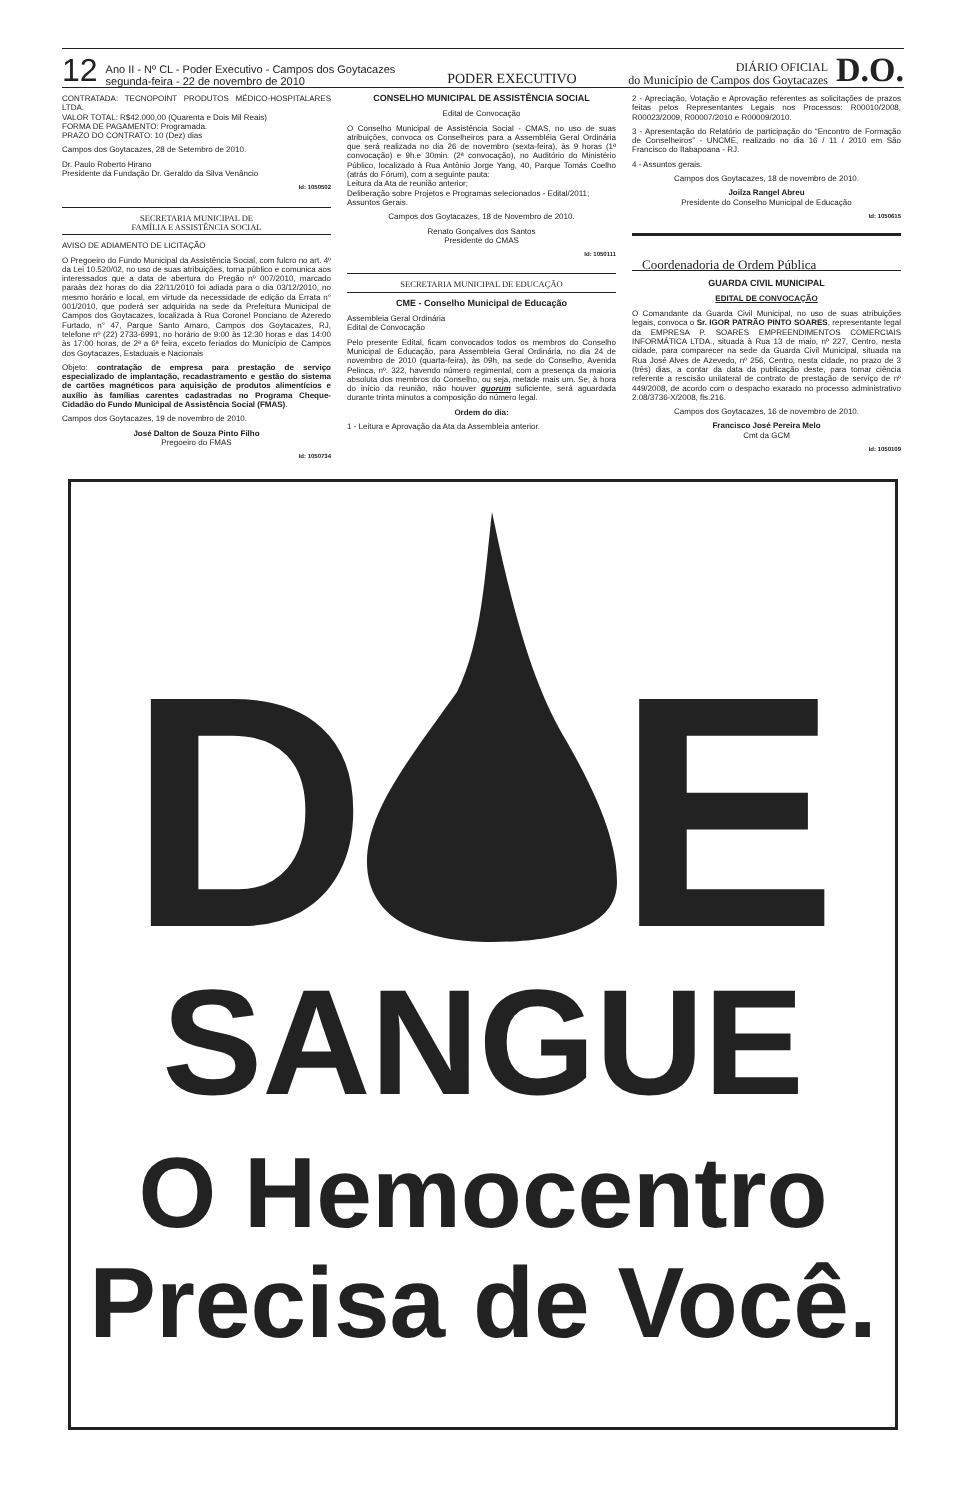12
Ano II - Nº CL - Poder Executivo - Campos dos Goytacazes
segunda-feira - 22 de novembro de 2010
PODER EXECUTIVO
DIÁRIO OFICIAL
do Município de Campos dos Goytacazes
D.O.
CONTRATADA: TECNOPOINT PRODUTOS MÉDICO-HOSPITALARES LTDA.
VALOR TOTAL: R$42.000,00 (Quarenta e Dois Mil Reais)
FORMA DE PAGAMENTO: Programada.
PRAZO DO CONTRATO: 10 (Dez) dias
Campos dos Goytacazes, 28 de Setembro de 2010.
Dr. Paulo Roberto Hirano
Presidente da Fundação Dr. Geraldo da Silva Venâncio
Id: 1050502
SECRETARIA MUNICIPAL DE
FAMÍLIA E ASSISTÊNCIA SOCIAL
AVISO DE ADIAMENTO DE LICITAÇÃO
O Pregoeiro do Fundo Municipal da Assistência Social, com fulcro no art. 4º da Lei 10.520/02, no uso de suas atribuições, torna público e comunica aos interessados que a data de abertura do Pregão nº 007/2010, marcado paraàs dez horas do dia 22/11/2010 foi adiada para o dia 03/12/2010, no mesmo horário e local, em virtude da necessidade de edição da Errata n° 001/2010, que poderá ser adquirida na sede da Prefeitura Municipal de Campos dos Goytacazes, localizada à Rua Coronel Ponciano de Azeredo Furtado, n° 47, Parque Santo Amaro, Campos dos Goytacazes, RJ, telefone nº (22) 2733-6991, no horário de 9:00 às 12:30 horas e das 14:00 às 17:00 horas, de 2ª a 6ª feira, exceto feriados do Município de Campos dos Goytacazes, Estaduais e Nacionais
Objeto: contratação de empresa para prestação de serviço especializado de implantação, recadastramento e gestão do sistema de cartões magnéticos para aquisição de produtos alimentícios e auxílio às famílias carentes cadastradas no Programa Cheque-Cidadão do Fundo Municipal de Assistência Social (FMAS).
Campos dos Goytacazes, 19 de novembro de 2010.
José Dalton de Souza Pinto Filho
Pregoeiro do FMAS
Id: 1050734
CONSELHO MUNICIPAL DE ASSISTÊNCIA SOCIAL
Edital de Convocação
O Conselho Municipal de Assistência Social - CMAS, no uso de suas atribuições, convoca os Conselheiros para a Assembléia Geral Ordinária que será realizada no dia 26 de novembro (sexta-feira), às 9 horas (1ª convocação) e 9h.e 30min. (2ª convocação), no Auditório do Ministério Público, localizado à Rua Antônio Jorge Yang, 40, Parque Tomás Coelho (atrás do Fórum), com a seguinte pauta:
Leitura da Ata de reunião anterior;
Deliberação sobre Projetos e Programas selecionados - Edital/2011;
Assuntos Gerais.
Campos dos Goytacazes, 18 de Novembro de 2010.
Renato Gonçalves dos Santos
Presidente do CMAS
Id: 1050111
SECRETARIA MUNICIPAL DE EDUCAÇÃO
CME - Conselho Municipal de Educação
Assembleia Geral Ordinária
Edital de Convocação
Pelo presente Edital, ficam convocados todos os membros do Conselho Municipal de Educação, para Assembleia Geral Ordinária, no dia 24 de novembro de 2010 (quarta-feira), às 09h, na sede do Conselho, Avenida Pelinca, nº. 322, havendo número regimental, com a presença da maioria absoluta dos membros do Conselho, ou seja, metade mais um. Se, à hora do início da reunião, não houver quorum suficiente, será aguardada durante trinta minutos a composição do número legal.
Ordem do dia:
1 - Leitura e Aprovação da Ata da Assembleia anterior.
2 - Apreciação, Votação e Aprovação referentes as solicitações de prazos feitas pelos Representantes Legais nos Processos: R00010/2008, R00023/2009, R00007/2010 e R00009/2010.
3 - Apresentação do Relatório de participação do “Encontro de Formação de Conselheiros” - UNCME, realizado no dia 16 / 11 / 2010 em São Francisco do Itabapoana - RJ.
4 - Assuntos gerais.
Campos dos Goytacazes, 18 de novembro de 2010.
Joilza Rangel Abreu
Presidente do Conselho Municipal de Educação
Id: 1050615
Coordenadoria de Ordem Pública
GUARDA CIVIL MUNICIPAL
EDITAL DE CONVOCAÇÃO
O Comandante da Guarda Civil Municipal, no uso de suas atribuições legais, convoca o Sr. IGOR PATRÃO PINTO SOARES, representante legal da EMPRESA P. SOARES EMPREENDIMENTOS COMERCIAIS INFORMÁTICA LTDA., situada à Rua 13 de maio, nº 227, Centro, nesta cidade, para comparecer na sede da Guarda Civil Municipal, situada na Rua José Alves de Azevedo, nº 256, Centro, nesta cidade, no prazo de 3 (três) dias, a contar da data da publicação deste, para tomar ciência referente a rescisão unilateral de contrato de prestação de serviço de nº 449/2008, de acordo com o despacho exarado no processo administrativo 2.08/3736-X/2008, fls.216.
Campos dos Goytacazes, 16 de novembro de 2010.
Francisco José Pereira Melo
Cmt da GCM
Id: 1050109
D E
SANGUE
O Hemocentro
Precisa de Você.